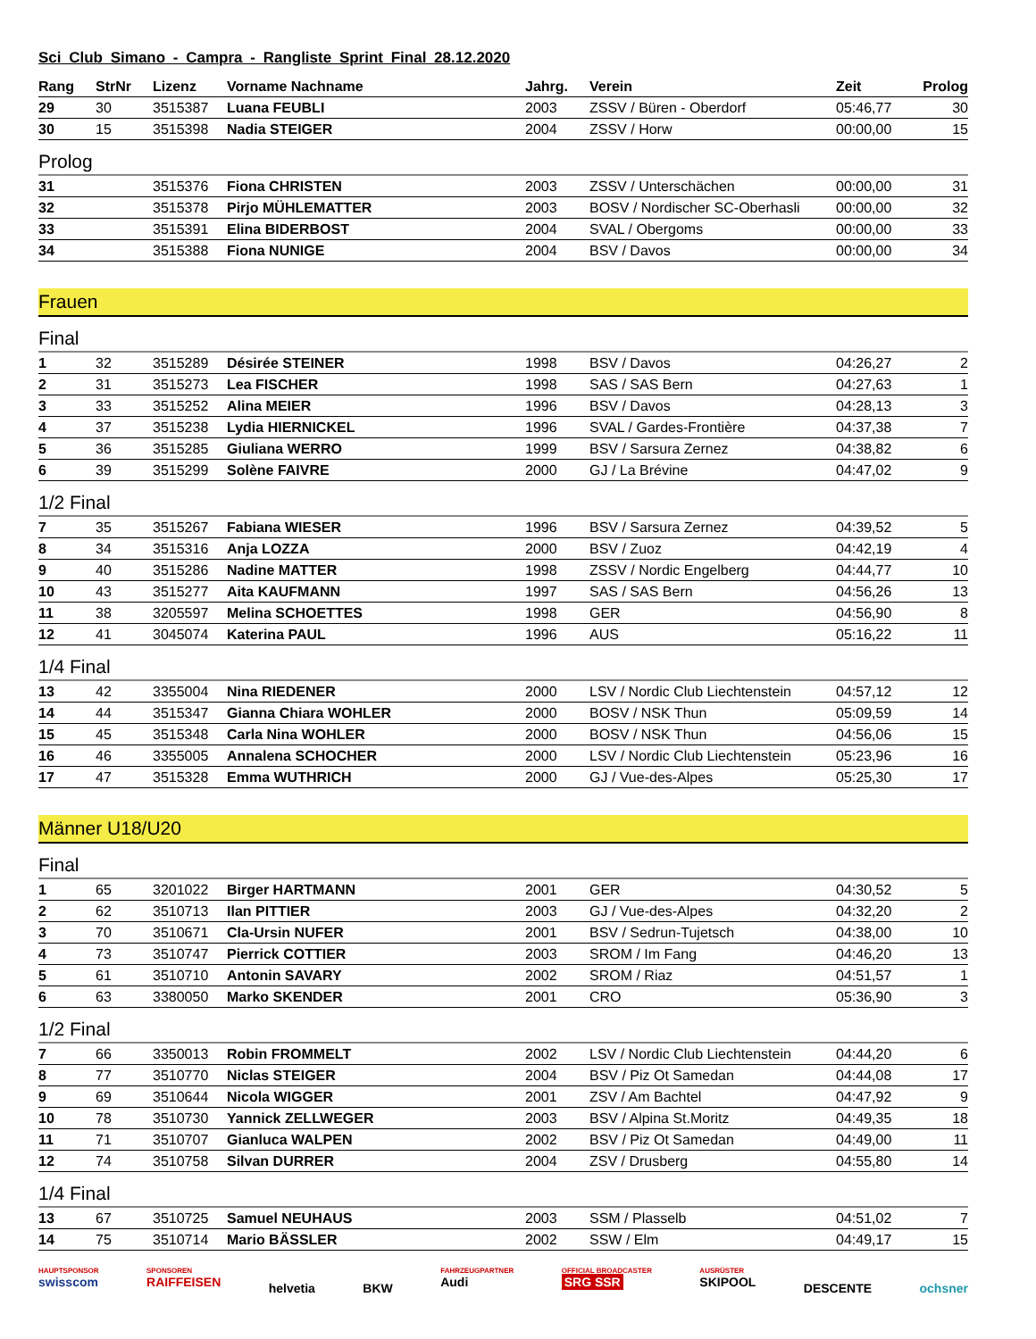Sci Club Simano - Campra - Rangliste Sprint Final 28.12.2020
| Rang | StrNr | Lizenz | Vorname Nachname | Jahrg. | Verein | Zeit | Prolog |
| --- | --- | --- | --- | --- | --- | --- | --- |
| 29 | 30 | 3515387 | Luana FEUBLI | 2003 | ZSSV / Büren - Oberdorf | 05:46,77 | 30 |
| 30 | 15 | 3515398 | Nadia STEIGER | 2004 | ZSSV / Horw | 00:00,00 | 15 |
| Prolog | | | | | | | |
| 31 | | 3515376 | Fiona CHRISTEN | 2003 | ZSSV / Unterschächen | 00:00,00 | 31 |
| 32 | | 3515378 | Pirjo MÜHLEMATTER | 2003 | BOSV / Nordischer SC-Oberhasli | 00:00,00 | 32 |
| 33 | | 3515391 | Elina BIDERBOST | 2004 | SVAL / Obergoms | 00:00,00 | 33 |
| 34 | | 3515388 | Fiona NUNIGE | 2004 | BSV / Davos | 00:00,00 | 34 |
Frauen
| Final | | | | | | | |
| 1 | 32 | 3515289 | Désirée STEINER | 1998 | BSV / Davos | 04:26,27 | 2 |
| 2 | 31 | 3515273 | Lea FISCHER | 1998 | SAS / SAS Bern | 04:27,63 | 1 |
| 3 | 33 | 3515252 | Alina MEIER | 1996 | BSV / Davos | 04:28,13 | 3 |
| 4 | 37 | 3515238 | Lydia HIERNICKEL | 1996 | SVAL / Gardes-Frontière | 04:37,38 | 7 |
| 5 | 36 | 3515285 | Giuliana WERRO | 1999 | BSV / Sarsura Zernez | 04:38,82 | 6 |
| 6 | 39 | 3515299 | Solène FAIVRE | 2000 | GJ / La Brévine | 04:47,02 | 9 |
| 1/2 Final | | | | | | | |
| 7 | 35 | 3515267 | Fabiana WIESER | 1996 | BSV / Sarsura Zernez | 04:39,52 | 5 |
| 8 | 34 | 3515316 | Anja LOZZA | 2000 | BSV / Zuoz | 04:42,19 | 4 |
| 9 | 40 | 3515286 | Nadine MATTER | 1998 | ZSSV / Nordic Engelberg | 04:44,77 | 10 |
| 10 | 43 | 3515277 | Aita KAUFMANN | 1997 | SAS / SAS Bern | 04:56,26 | 13 |
| 11 | 38 | 3205597 | Melina SCHOETTES | 1998 | GER | 04:56,90 | 8 |
| 12 | 41 | 3045074 | Katerina PAUL | 1996 | AUS | 05:16,22 | 11 |
| 1/4 Final | | | | | | | |
| 13 | 42 | 3355004 | Nina RIEDENER | 2000 | LSV / Nordic Club Liechtenstein | 04:57,12 | 12 |
| 14 | 44 | 3515347 | Gianna Chiara WOHLER | 2000 | BOSV / NSK Thun | 05:09,59 | 14 |
| 15 | 45 | 3515348 | Carla Nina WOHLER | 2000 | BOSV / NSK Thun | 04:56,06 | 15 |
| 16 | 46 | 3355005 | Annalena SCHOCHER | 2000 | LSV / Nordic Club Liechtenstein | 05:23,96 | 16 |
| 17 | 47 | 3515328 | Emma WUTHRICH | 2000 | GJ / Vue-des-Alpes | 05:25,30 | 17 |
Männer U18/U20
| Final | | | | | | | |
| 1 | 65 | 3201022 | Birger HARTMANN | 2001 | GER | 04:30,52 | 5 |
| 2 | 62 | 3510713 | Ilan PITTIER | 2003 | GJ / Vue-des-Alpes | 04:32,20 | 2 |
| 3 | 70 | 3510671 | Cla-Ursin NUFER | 2001 | BSV / Sedrun-Tujetsch | 04:38,00 | 10 |
| 4 | 73 | 3510747 | Pierrick COTTIER | 2003 | SROM / Im Fang | 04:46,20 | 13 |
| 5 | 61 | 3510710 | Antonin SAVARY | 2002 | SROM / Riaz | 04:51,57 | 1 |
| 6 | 63 | 3380050 | Marko SKENDER | 2001 | CRO | 05:36,90 | 3 |
| 1/2 Final | | | | | | | |
| 7 | 66 | 3350013 | Robin FROMMELT | 2002 | LSV / Nordic Club Liechtenstein | 04:44,20 | 6 |
| 8 | 77 | 3510770 | Niclas STEIGER | 2004 | BSV / Piz Ot Samedan | 04:44,08 | 17 |
| 9 | 69 | 3510644 | Nicola WIGGER | 2001 | ZSV / Am Bachtel | 04:47,92 | 9 |
| 10 | 78 | 3510730 | Yannick ZELLWEGER | 2003 | BSV / Alpina St.Moritz | 04:49,35 | 18 |
| 11 | 71 | 3510707 | Gianluca WALPEN | 2002 | BSV / Piz Ot Samedan | 04:49,00 | 11 |
| 12 | 74 | 3510758 | Silvan DURRER | 2004 | ZSV / Drusberg | 04:55,80 | 14 |
| 1/4 Final | | | | | | | |
| 13 | 67 | 3510725 | Samuel NEUHAUS | 2003 | SSM / Plasselb | 04:51,02 | 7 |
| 14 | 75 | 3510714 | Mario BÄSSLER | 2002 | SSW / Elm | 04:49,17 | 15 |
HAUPTSPONSOR
swisscom
SPONSOREN
RAIFFEISEN
helvetia
BKW
FAHRZEUGPARTNER
Audi
OFFICIAL BROADCASTER
SRG SSR
AUSRÜSTER
SKIPOOL
DESCENTE
ochsner